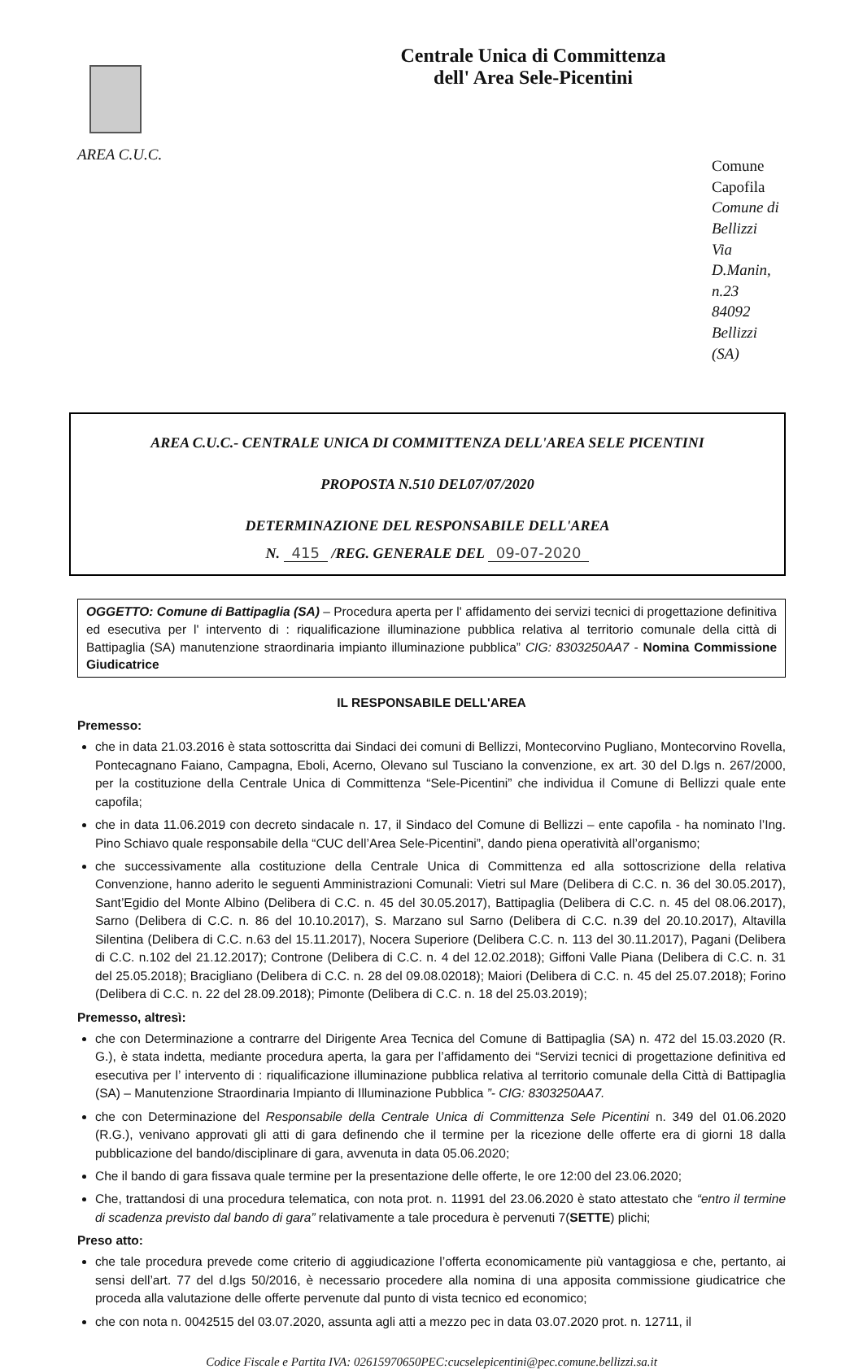AREA C.U.C.
Centrale Unica di Committenza
dell' Area Sele-Picentini
Comune Capofila
Comune di Bellizzi
Via D.Manin, n.23
84092 Bellizzi (SA)
AREA C.U.C.- CENTRALE UNICA DI COMMITTENZA DELL'AREA SELE PICENTINI
PROPOSTA N.510 DEL07/07/2020
DETERMINAZIONE DEL RESPONSABILE DELL'AREA
N. 415 /REG. GENERALE DEL 09-07-2020
OGGETTO: Comune di Battipaglia (SA) – Procedura aperta per l' affidamento dei servizi tecnici di progettazione definitiva ed esecutiva per l' intervento di : riqualificazione illuminazione pubblica relativa al territorio comunale della città di Battipaglia (SA) manutenzione straordinaria impianto illuminazione pubblica” CIG: 8303250AA7 - Nomina Commissione Giudicatrice
IL RESPONSABILE DELL'AREA
Premesso:
che in data 21.03.2016 è stata sottoscritta dai Sindaci dei comuni di Bellizzi, Montecorvino Pugliano, Montecorvino Rovella, Pontecagnano Faiano, Campagna, Eboli, Acerno, Olevano sul Tusciano la convenzione, ex art. 30 del D.lgs n. 267/2000, per la costituzione della Centrale Unica di Committenza “Sele-Picentini” che individua il Comune di Bellizzi quale ente capofila;
che in data 11.06.2019 con decreto sindacale n. 17, il Sindaco del Comune di Bellizzi – ente capofila - ha nominato l’Ing. Pino Schiavo quale responsabile della “CUC dell’Area Sele-Picentini”, dando piena operatività all’organismo;
che successivamente alla costituzione della Centrale Unica di Committenza ed alla sottoscrizione della relativa Convenzione, hanno aderito le seguenti Amministrazioni Comunali: Vietri sul Mare (Delibera di C.C. n. 36 del 30.05.2017), Sant’Egidio del Monte Albino (Delibera di C.C. n. 45 del 30.05.2017), Battipaglia (Delibera di C.C. n. 45 del 08.06.2017), Sarno (Delibera di C.C. n. 86 del 10.10.2017), S. Marzano sul Sarno (Delibera di C.C. n.39 del 20.10.2017), Altavilla Silentina (Delibera di C.C. n.63 del 15.11.2017), Nocera Superiore (Delibera C.C. n. 113 del 30.11.2017), Pagani (Delibera di C.C. n.102 del 21.12.2017); Controne (Delibera di C.C. n. 4 del 12.02.2018); Giffoni Valle Piana (Delibera di C.C. n. 31 del 25.05.2018); Bracigliano (Delibera di C.C. n. 28 del 09.08.02018); Maiori (Delibera di C.C. n. 45 del 25.07.2018); Forino (Delibera di C.C. n. 22 del 28.09.2018); Pimonte (Delibera di C.C. n. 18 del 25.03.2019);
Premesso, altresì:
che con Determinazione a contrarre del Dirigente Area Tecnica del Comune di Battipaglia (SA) n. 472 del 15.03.2020 (R. G.), è stata indetta, mediante procedura aperta, la gara per l’affidamento dei “Servizi tecnici di progettazione definitiva ed esecutiva per l’ intervento di : riqualificazione illuminazione pubblica relativa al territorio comunale della Città di Battipaglia (SA) – Manutenzione Straordinaria Impianto di Illuminazione Pubblica ”- CIG: 8303250AA7.
che con Determinazione del Responsabile della Centrale Unica di Committenza Sele Picentini n. 349 del 01.06.2020 (R.G.), venivano approvati gli atti di gara definendo che il termine per la ricezione delle offerte era di giorni 18 dalla pubblicazione del bando/disciplinare di gara, avvenuta in data 05.06.2020;
Che il bando di gara fissava quale termine per la presentazione delle offerte, le ore 12:00 del 23.06.2020;
Che, trattandosi di una procedura telematica, con nota prot. n. 11991 del 23.06.2020 è stato attestato che “entro il termine di scadenza previsto dal bando di gara” relativamente a tale procedura è pervenuti 7(SETTE) plichi;
Preso atto:
che tale procedura prevede come criterio di aggiudicazione l’offerta economicamente più vantaggiosa e che, pertanto, ai sensi dell’art. 77 del d.lgs 50/2016, è necessario procedere alla nomina di una apposita commissione giudicatrice che proceda alla valutazione delle offerte pervenute dal punto di vista tecnico ed economico;
che con nota n. 0042515 del 03.07.2020, assunta agli atti a mezzo pec in data 03.07.2020 prot. n. 12711, il
Codice Fiscale e Partita IVA: 02615970650PEC:cucselepicentini@pec.comune.bellizzi.sa.it